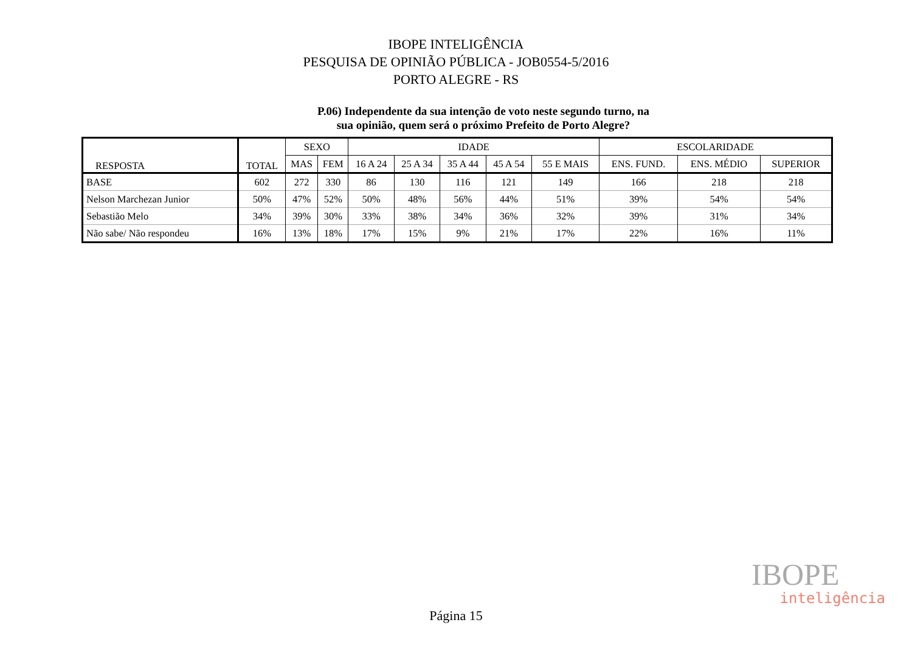IBOPE INTELIGÊNCIA
PESQUISA DE OPINIÃO PÚBLICA - JOB0554-5/2016
PORTO ALEGRE - RS
P.06) Independente da sua intenção de voto neste segundo turno, na
sua opinião, quem será o próximo Prefeito de Porto Alegre?
| RESPOSTA | TOTAL | SEXO | | IDADE | | | | | ESCOLARIDADE | | |
| --- | --- | --- | --- | --- | --- | --- | --- | --- | --- | --- | --- |
| | | MAS | FEM | 16 A 24 | 25 A 34 | 35 A 44 | 45 A 54 | 55 E MAIS | ENS. FUND. | ENS. MÉDIO | SUPERIOR |
| BASE | 602 | 272 | 330 | 86 | 130 | 116 | 121 | 149 | 166 | 218 | 218 |
| Nelson Marchezan Junior | 50% | 47% | 52% | 50% | 48% | 56% | 44% | 51% | 39% | 54% | 54% |
| Sebastião Melo | 34% | 39% | 30% | 33% | 38% | 34% | 36% | 32% | 39% | 31% | 34% |
| Não sabe/ Não respondeu | 16% | 13% | 18% | 17% | 15% | 9% | 21% | 17% | 22% | 16% | 11% |
IBOPE
inteligência
Página 15